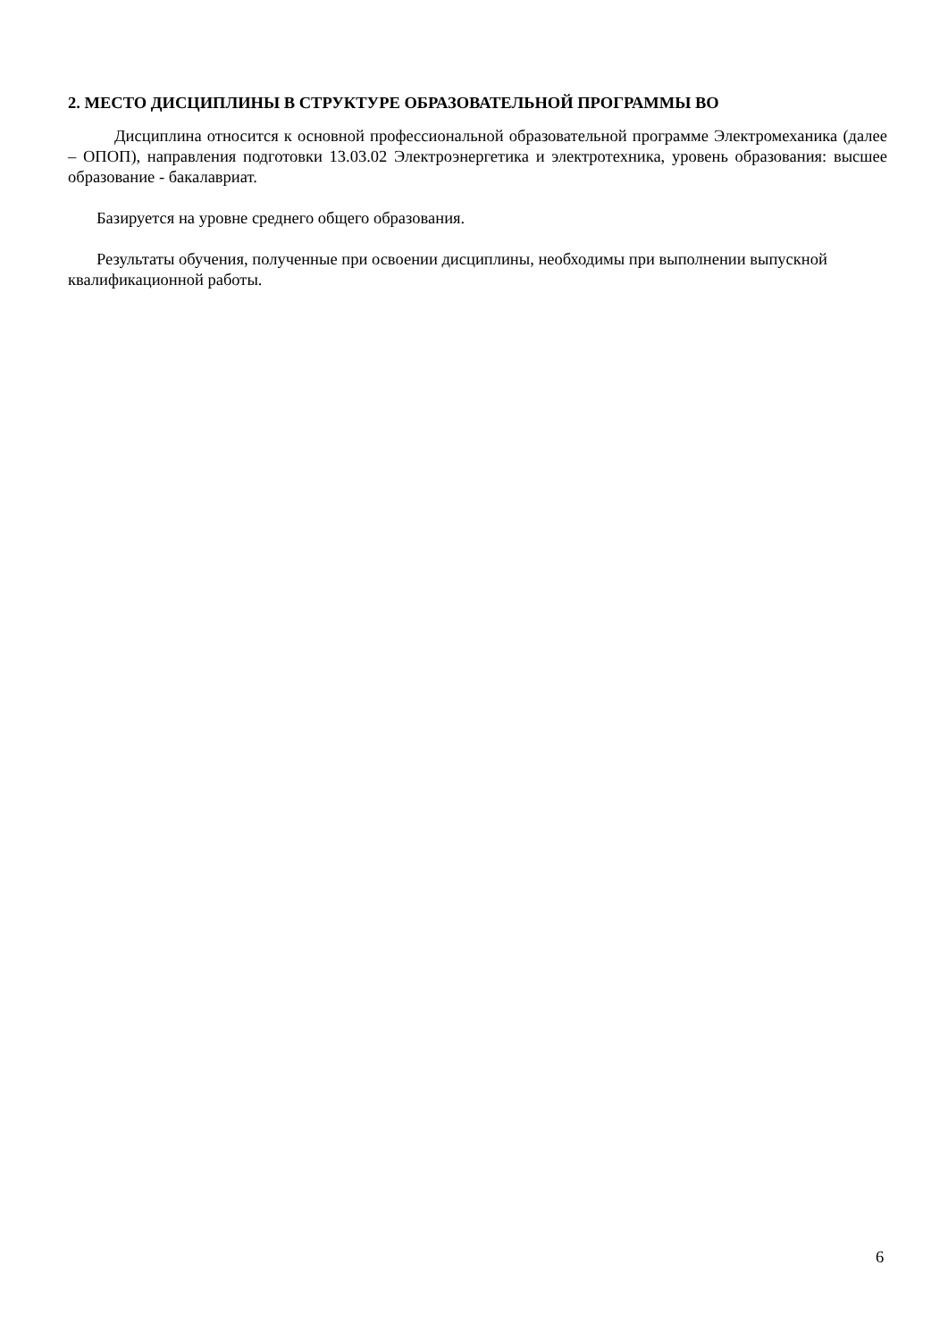2. МЕСТО ДИСЦИПЛИНЫ В СТРУКТУРЕ ОБРАЗОВАТЕЛЬНОЙ ПРОГРАММЫ ВО
Дисциплина относится к основной профессиональной образовательной программе Электромеханика (далее – ОПОП), направления подготовки 13.03.02 Электроэнергетика и электротехника, уровень образования: высшее образование - бакалавриат.
Базируется на уровне среднего общего образования.
Результаты обучения, полученные при освоении дисциплины, необходимы при выполнении выпускной квалификационной работы.
6